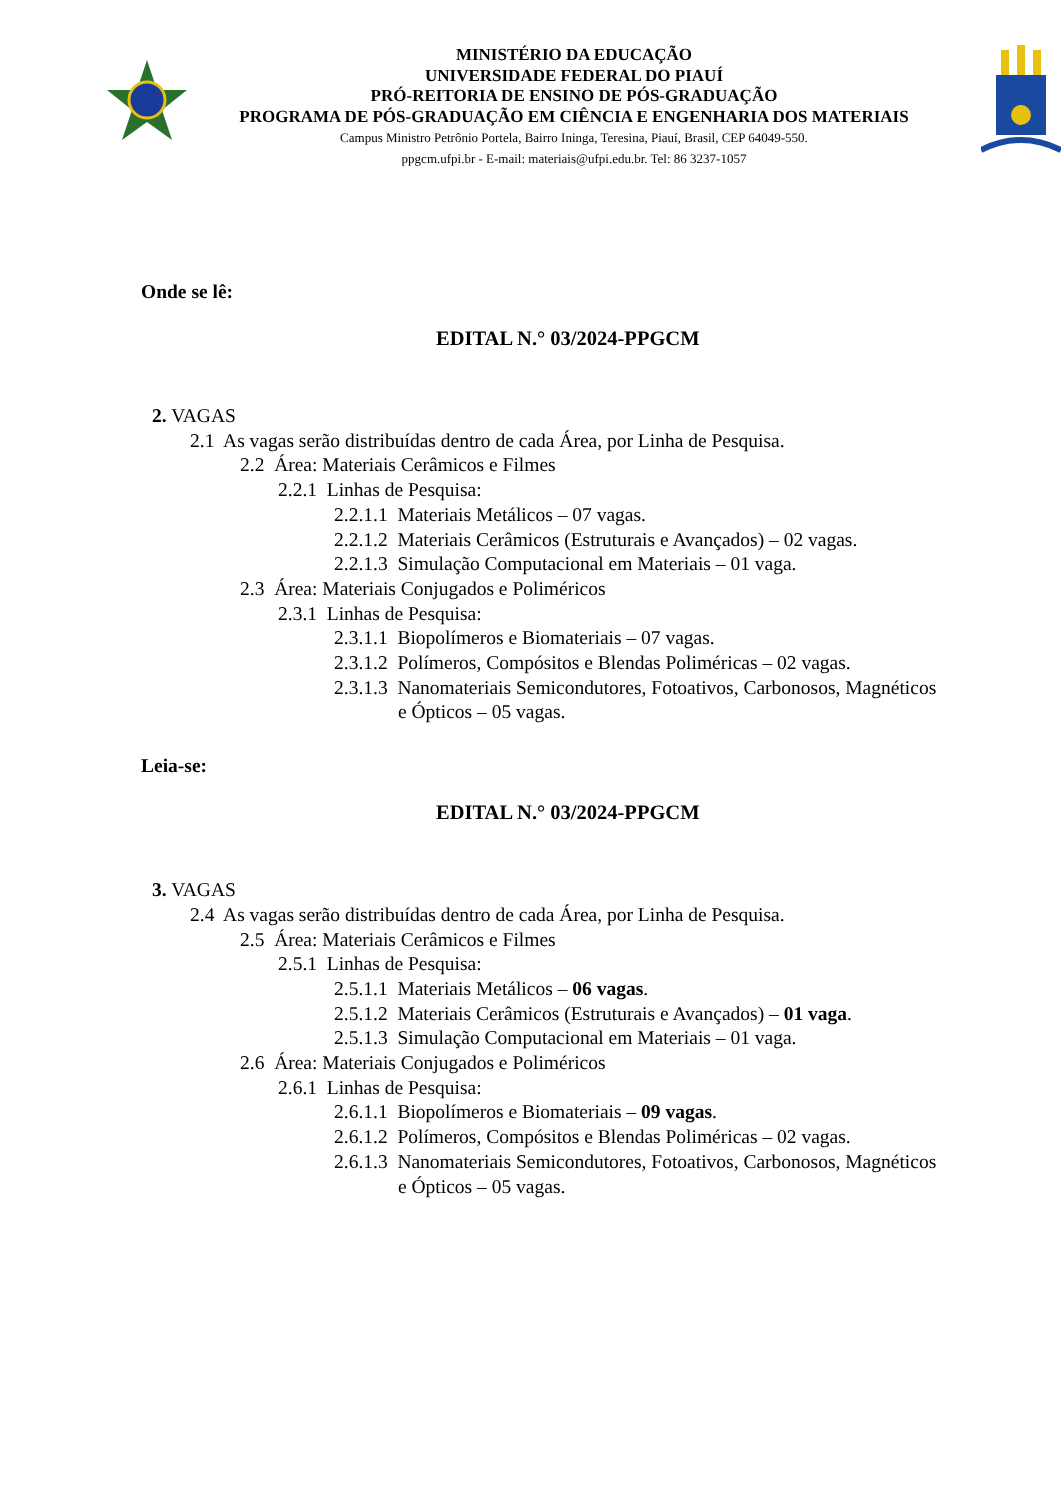MINISTÉRIO DA EDUCAÇÃO
UNIVERSIDADE FEDERAL DO PIAUÍ
PRÓ-REITORIA DE ENSINO DE PÓS-GRADUAÇÃO
PROGRAMA DE PÓS-GRADUAÇÃO EM CIÊNCIA E ENGENHARIA DOS MATERIAIS
Campus Ministro Petrônio Portela, Bairro Ininga, Teresina, Piauí, Brasil, CEP 64049-550.
ppgcm.ufpi.br - E-mail: materiais@ufpi.edu.br. Tel: 86 3237-1057
Onde se lê:
EDITAL N.° 03/2024-PPGCM
2. VAGAS
2.1 As vagas serão distribuídas dentro de cada Área, por Linha de Pesquisa.
2.2 Área: Materiais Cerâmicos e Filmes
2.2.1 Linhas de Pesquisa:
2.2.1.1 Materiais Metálicos – 07 vagas.
2.2.1.2 Materiais Cerâmicos (Estruturais e Avançados) – 02 vagas.
2.2.1.3 Simulação Computacional em Materiais – 01 vaga.
2.3 Área: Materiais Conjugados e Poliméricos
2.3.1 Linhas de Pesquisa:
2.3.1.1 Biopolímeros e Biomateriais – 07 vagas.
2.3.1.2 Polímeros, Compósitos e Blendas Poliméricas – 02 vagas.
2.3.1.3 Nanomateriais Semicondutores, Fotoativos, Carbonosos, Magnéticos
e Ópticos – 05 vagas.
Leia-se:
EDITAL N.° 03/2024-PPGCM
3. VAGAS
2.4 As vagas serão distribuídas dentro de cada Área, por Linha de Pesquisa.
2.5 Área: Materiais Cerâmicos e Filmes
2.5.1 Linhas de Pesquisa:
2.5.1.1 Materiais Metálicos – 06 vagas.
2.5.1.2 Materiais Cerâmicos (Estruturais e Avançados) – 01 vaga.
2.5.1.3 Simulação Computacional em Materiais – 01 vaga.
2.6 Área: Materiais Conjugados e Poliméricos
2.6.1 Linhas de Pesquisa:
2.6.1.1 Biopolímeros e Biomateriais – 09 vagas.
2.6.1.2 Polímeros, Compósitos e Blendas Poliméricas – 02 vagas.
2.6.1.3 Nanomateriais Semicondutores, Fotoativos, Carbonosos, Magnéticos
e Ópticos – 05 vagas.